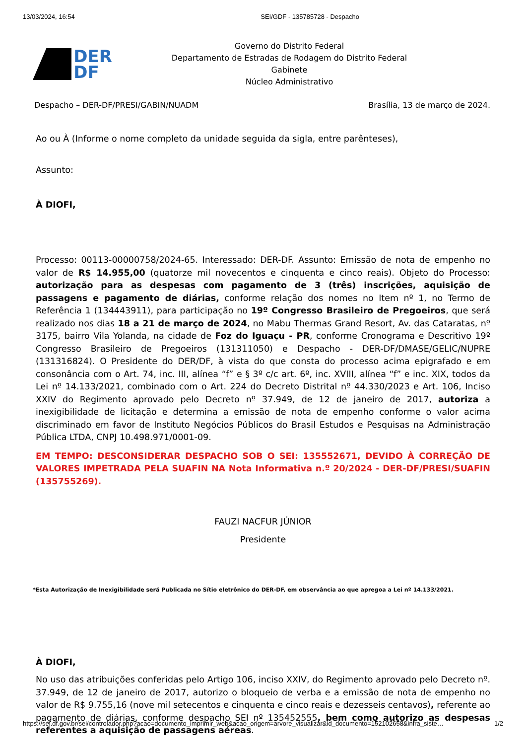13/03/2024, 16:54 SEI/GDF - 135785728 - Despacho
DER
DF
Governo do Distrito Federal
Departamento de Estradas de Rodagem do Distrito Federal
Gabinete
Núcleo Administrativo
Despacho – DER-DF/PRESI/GABIN/NUADM Brasília, 13 de março de 2024.
Ao ou À (Informe o nome completo da unidade seguida da sigla, entre parênteses),
Assunto:
À DIOFI,
Processo: 00113-00000758/2024-65. Interessado: DER-DF. Assunto: Emissão de nota de empenho no valor de R$ 14.955,00 (quatorze mil novecentos e cinquenta e cinco reais). Objeto do Processo: autorização para as despesas com pagamento de 3 (três) inscrições, aquisição de passagens e pagamento de diárias, conforme relação dos nomes no Item nº 1, no Termo de Referência 1 (134443911), para participação no 19º Congresso Brasileiro de Pregoeiros, que será realizado nos dias 18 a 21 de março de 2024, no Mabu Thermas Grand Resort, Av. das Cataratas, nº 3175, bairro Vila Yolanda, na cidade de Foz do Iguaçu - PR, conforme Cronograma e Descritivo 19º Congresso Brasileiro de Pregoeiros (131311050) e Despacho - DER-DF/DMASE/GELIC/NUPRE (131316824). O Presidente do DER/DF, à vista do que consta do processo acima epigrafado e em consonância com o Art. 74, inc. III, alínea “f” e § 3º c/c art. 6º, inc. XVIII, alínea “f” e inc. XIX, todos da Lei nº 14.133/2021, combinado com o Art. 224 do Decreto Distrital nº 44.330/2023 e Art. 106, Inciso XXIV do Regimento aprovado pelo Decreto nº 37.949, de 12 de janeiro de 2017, autoriza a inexigibilidade de licitação e determina a emissão de nota de empenho conforme o valor acima discriminado em favor de Instituto Negócios Públicos do Brasil Estudos e Pesquisas na Administração Pública LTDA, CNPJ 10.498.971/0001-09.
EM TEMPO: DESCONSIDERAR DESPACHO SOB O SEI: 135552671, DEVIDO À CORREÇÃO DE VALORES IMPETRADA PELA SUAFIN NA Nota Informativa n.º 20/2024 - DER-DF/PRESI/SUAFIN (135755269).
FAUZI NACFUR JÚNIOR
Presidente
*Esta Autorização de Inexigibilidade será Publicada no Sítio eletrônico do DER-DF, em observância ao que apregoa a Lei nº 14.133/2021.
À DIOFI,
No uso das atribuições conferidas pelo Artigo 106, inciso XXIV, do Regimento aprovado pelo Decreto nº. 37.949, de 12 de janeiro de 2017, autorizo o bloqueio de verba e a emissão de nota de empenho no valor de R$ 9.755,16 (nove mil setecentos e cinquenta e cinco reais e dezesseis centavos), referente ao pagamento de diárias, conforme despacho SEI nº 135452555, bem como autorizo as despesas referentes a aquisição de passagens aéreas.
https://sei.df.gov.br/sei/controlador.php?acao=documento_imprimir_web&acao_origem=arvore_visualizar&id_documento=152102658&infra_siste… 1/2